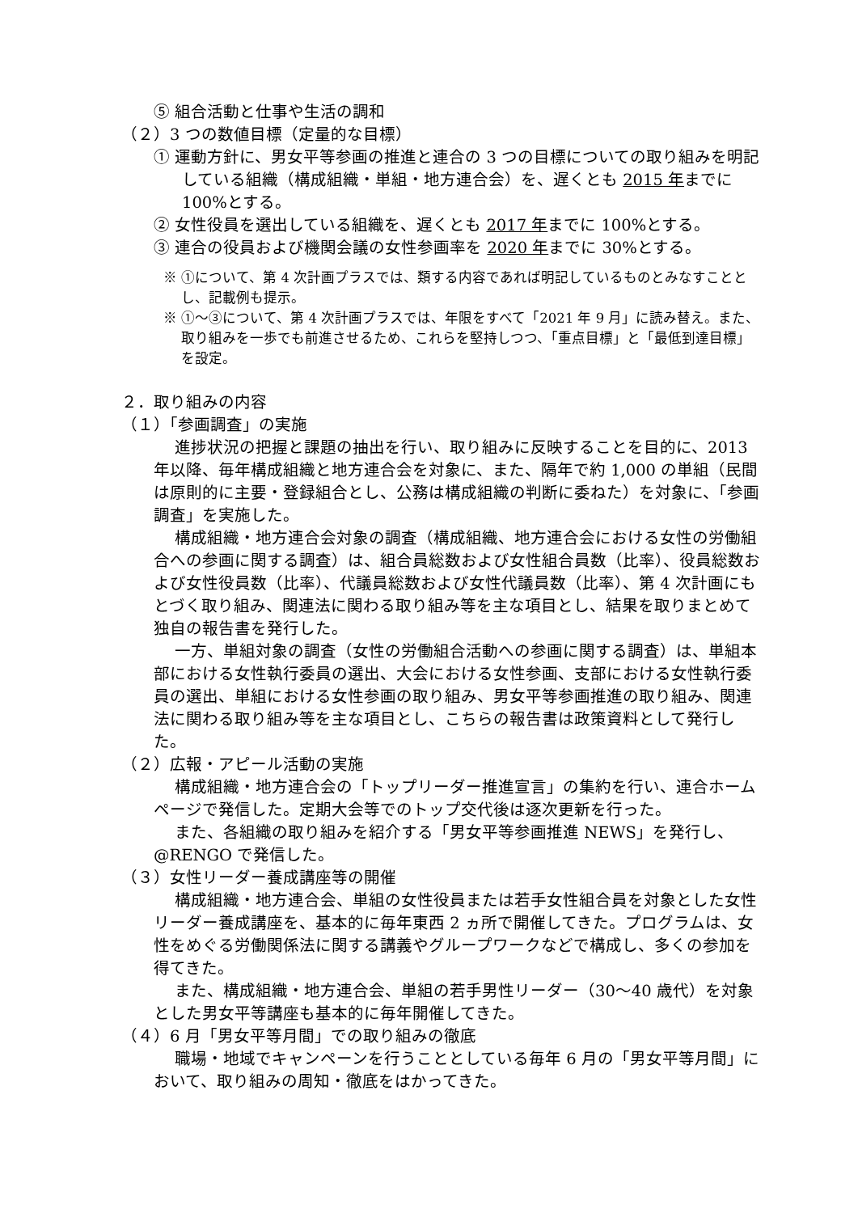⑤ 組合活動と仕事や生活の調和
（２）3 つの数値目標（定量的な目標）
① 運動方針に、男女平等参画の推進と連合の 3 つの目標についての取り組みを明記している組織（構成組織・単組・地方連合会）を、遅くとも 2015 年までに 100%とする。
② 女性役員を選出している組織を、遅くとも 2017 年までに 100%とする。
③ 連合の役員および機関会議の女性参画率を 2020 年までに 30%とする。
※ ①について、第 4 次計画プラスでは、類する内容であれば明記しているものとみなすこととし、記載例も提示。
※ ①～③について、第 4 次計画プラスでは、年限をすべて「2021 年 9 月」に読み替え。また、取り組みを一歩でも前進させるため、これらを堅持しつつ、「重点目標」と「最低到達目標」を設定。
２．取り組みの内容
（１）「参画調査」の実施
進捗状況の把握と課題の抽出を行い、取り組みに反映することを目的に、2013 年以降、毎年構成組織と地方連合会を対象に、また、隔年で約 1,000 の単組（民間は原則的に主要・登録組合とし、公務は構成組織の判断に委ねた）を対象に、「参画調査」を実施した。
構成組織・地方連合会対象の調査（構成組織、地方連合会における女性の労働組合への参画に関する調査）は、組合員総数および女性組合員数（比率）、役員総数および女性役員数（比率）、代議員総数および女性代議員数（比率）、第 4 次計画にもとづく取り組み、関連法に関わる取り組み等を主な項目とし、結果を取りまとめて独自の報告書を発行した。
一方、単組対象の調査（女性の労働組合活動への参画に関する調査）は、単組本部における女性執行委員の選出、大会における女性参画、支部における女性執行委員の選出、単組における女性参画の取り組み、男女平等参画推進の取り組み、関連法に関わる取り組み等を主な項目とし、こちらの報告書は政策資料として発行した。
（２）広報・アピール活動の実施
構成組織・地方連合会の「トップリーダー推進宣言」の集約を行い、連合ホームページで発信した。定期大会等でのトップ交代後は逐次更新を行った。
また、各組織の取り組みを紹介する「男女平等参画推進 NEWS」を発行し、@RENGO で発信した。
（３）女性リーダー養成講座等の開催
構成組織・地方連合会、単組の女性役員または若手女性組合員を対象とした女性リーダー養成講座を、基本的に毎年東西 2 ヵ所で開催してきた。プログラムは、女性をめぐる労働関係法に関する講義やグループワークなどで構成し、多くの参加を得てきた。
また、構成組織・地方連合会、単組の若手男性リーダー（30～40 歳代）を対象とした男女平等講座も基本的に毎年開催してきた。
（４）6 月「男女平等月間」での取り組みの徹底
職場・地域でキャンペーンを行うこととしている毎年 6 月の「男女平等月間」において、取り組みの周知・徹底をはかってきた。